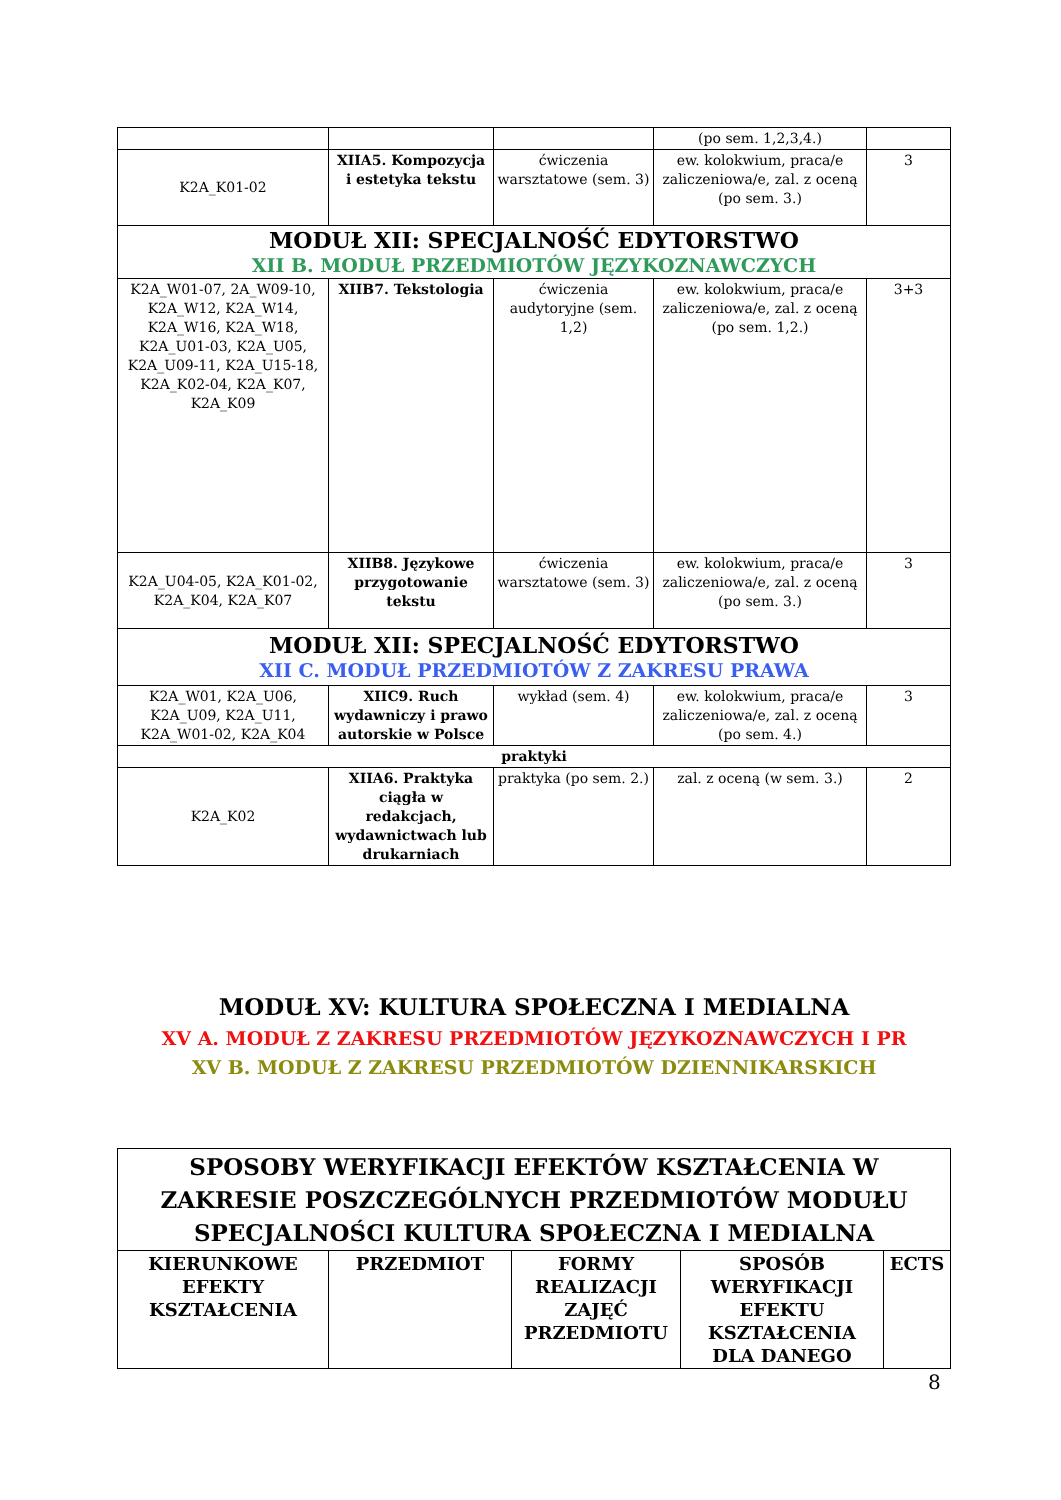| | | | (po sem. 1,2,3,4.) | |
| K2A_K01-02 | XIIA5. Kompozycja i estetyka tekstu | ćwiczenia warsztatowe (sem. 3) | ew. kolokwium, praca/e zaliczeniowa/e, zal. z oceną (po sem. 3.) | 3 |
| MODUŁ XII: SPECJALNOŚĆ EDYTORSTWO XII B. MODUŁ PRZEDMIOTÓW JĘZYKOZNAWCZYCH | | | | |
| K2A_W01-07, 2A_W09-10, K2A_W12, K2A_W14, K2A_W16, K2A_W18, K2A_U01-03, K2A_U05, K2A_U09-11, K2A_U15-18, K2A_K02-04, K2A_K07, K2A_K09 | XIIB7. Tekstologia | ćwiczenia audytoryjne (sem. 1,2) | ew. kolokwium, praca/e zaliczeniowa/e, zal. z oceną (po sem. 1,2.) | 3+3 |
| K2A_U04-05, K2A_K01-02, K2A_K04, K2A_K07 | XIIB8. Językowe przygotowanie tekstu | ćwiczenia warsztatowe (sem. 3) | ew. kolokwium, praca/e zaliczeniowa/e, zal. z oceną (po sem. 3.) | 3 |
| MODUŁ XII: SPECJALNOŚĆ EDYTORSTWO XII C. MODUŁ PRZEDMIOTÓW Z ZAKRESU PRAWA | | | | |
| K2A_W01, K2A_U06, K2A_U09, K2A_U11, K2A_W01-02, K2A_K04 | XIIC9. Ruch wydawniczy i prawo autorskie w Polsce | wykład (sem. 4) | ew. kolokwium, praca/e zaliczeniowa/e, zal. z oceną (po sem. 4.) | 3 |
| praktyki | | | | |
| K2A_K02 | XIIA6. Praktyka ciągła w redakcjach, wydawnictwach lub drukarniach | praktyka (po sem. 2.) | zal. z oceną (w sem. 3.) | 2 |
MODUŁ XV: KULTURA SPOŁECZNA I MEDIALNA
XV A. MODUŁ Z ZAKRESU PRZEDMIOTÓW JĘZYKOZNAWCZYCH I PR
XV B. MODUŁ Z ZAKRESU PRZEDMIOTÓW DZIENNIKARSKICH
| SPOSOBY WERYFIKACJI EFEKTÓW KSZTAŁCENIA W ZAKRESIE POSZCZEGÓLNYCH PRZEDMIOTÓW MODUŁU SPECJALNOŚCI KULTURA SPOŁECZNA I MEDIALNA | | | | |
| KIERUNKOWE EFEKTY KSZTAŁCENIA | PRZEDMIOT | FORMY REALIZACJI ZAJĘĆ PRZEDMIOTU | SPOSÓB WERYFIKACJI EFEKTU KSZTAŁCENIA DLA DANEGO | ECTS |
8